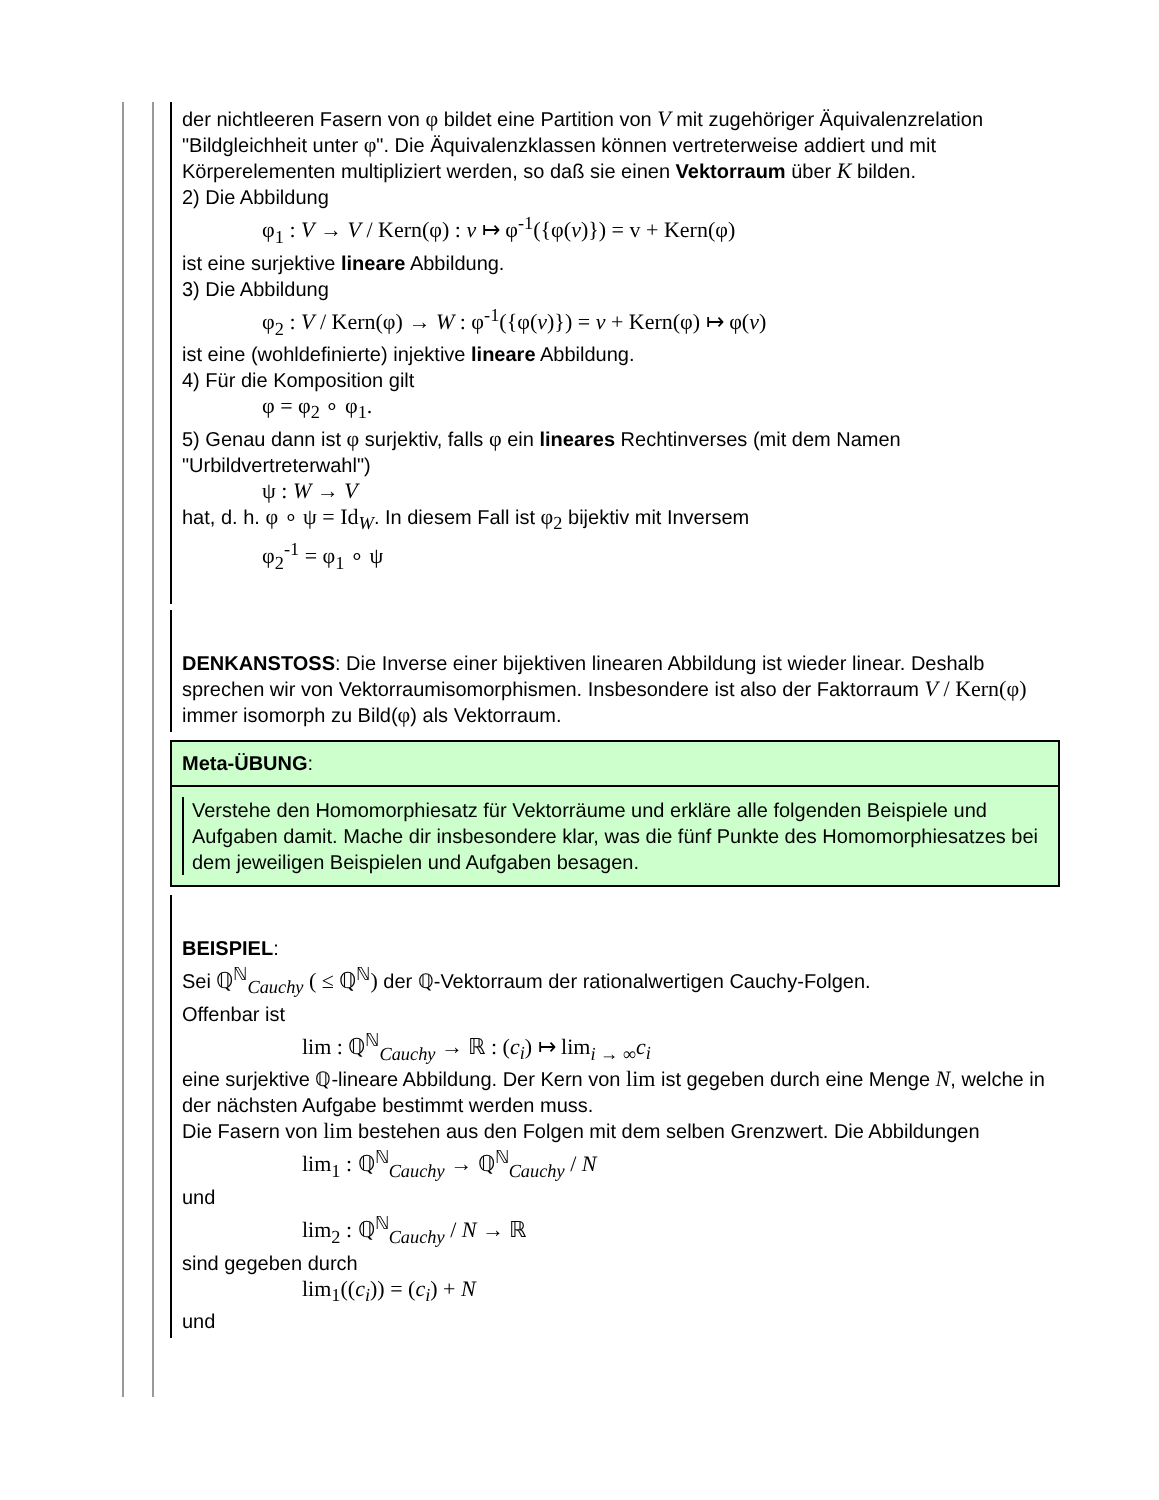der nichtleeren Fasern von φ bildet eine Partition von V mit zugehöriger Äquivalenzrelation "Bildgleichheit unter φ". Die Äquivalenzklassen können vertreterweise addiert und mit Körperelementen multipliziert werden, so daß sie einen Vektorraum über K bilden.
2) Die Abbildung
φ<sub>1</sub> : V → V / Kern(φ) : v ↦ φ<sup>-1</sup>({φ(v)}) = v + Kern(φ)
ist eine surjektive lineare Abbildung.
3) Die Abbildung
φ<sub>2</sub> : V / Kern(φ) → W : φ<sup>-1</sup>({φ(v)}) = v + Kern(φ) ↦ φ(v)
ist eine (wohldefinierte) injektive lineare Abbildung.
4) Für die Komposition gilt
φ = φ<sub>2</sub> ∘ φ<sub>1</sub>.
5) Genau dann ist φ surjektiv, falls φ ein lineares Rechtinverses (mit dem Namen "Urbildvertreterwahl")
ψ : W → V
hat, d. h. φ ∘ ψ = Id<sub>W</sub>. In diesem Fall ist φ<sub>2</sub> bijektiv mit Inversem
φ<sub>2</sub><sup>-1</sup> = φ<sub>1</sub> ∘ ψ
DENKANSTOSS: Die Inverse einer bijektiven linearen Abbildung ist wieder linear. Deshalb sprechen wir von Vektorraumisomorphismen. Insbesondere ist also der Faktorraum V / Kern(φ) immer isomorph zu Bild(φ) als Vektorraum.
Meta-ÜBUNG:
Verstehe den Homomorphiesatz für Vektorräume und erkläre alle folgenden Beispiele und Aufgaben damit. Mache dir insbesondere klar, was die fünf Punkte des Homomorphiesatzes bei dem jeweiligen Beispielen und Aufgaben besagen.
BEISPIEL:
Sei ℚ<sup>ℕ</sup><sub>Cauchy</sub> ( ≤ ℚ<sup>ℕ</sup>) der ℚ-Vektorraum der rationalwertigen Cauchy-Folgen.
Offenbar ist
lim : ℚ<sup>ℕ</sup><sub>Cauchy</sub> → ℝ : (c<sub>i</sub>) ↦ lim<sub>i → ∞</sub>c<sub>i</sub>
eine surjektive ℚ-lineare Abbildung. Der Kern von lim ist gegeben durch eine Menge N, welche in der nächsten Aufgabe bestimmt werden muss.
Die Fasern von lim bestehen aus den Folgen mit dem selben Grenzwert. Die Abbildungen
lim<sub>1</sub> : ℚ<sup>ℕ</sup><sub>Cauchy</sub> → ℚ<sup>ℕ</sup><sub>Cauchy</sub> / N
und
lim<sub>2</sub> : ℚ<sup>ℕ</sup><sub>Cauchy</sub> / N → ℝ
sind gegeben durch
lim<sub>1</sub>((c<sub>i</sub>)) = (c<sub>i</sub>) + N
und